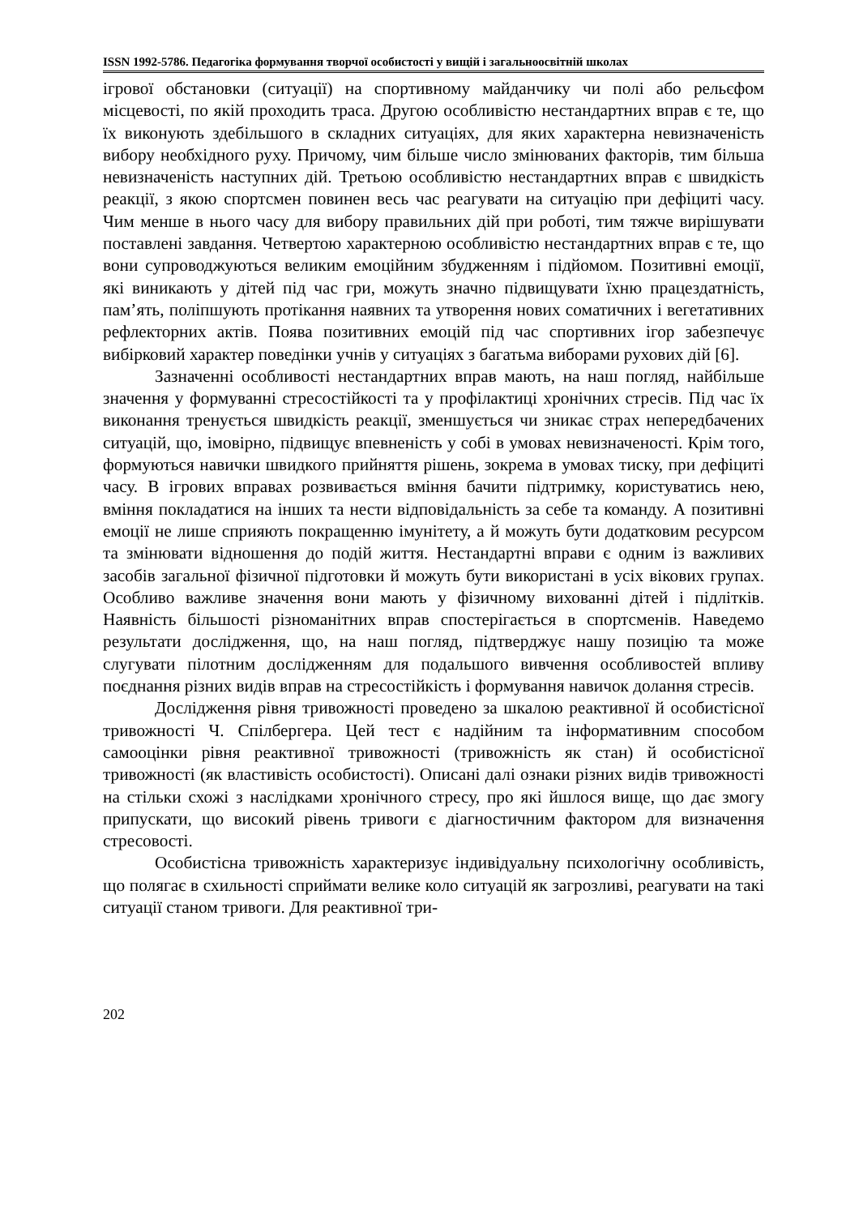ISSN 1992-5786. Педагогіка формування творчої особистості у вищій і загальноосвітній школах
ігрової обстановки (ситуації) на спортивному майданчику чи полі або рельєфом місцевості, по якій проходить траса. Другою особливістю нестандартних вправ є те, що їх виконують здебільшого в складних ситуаціях, для яких характерна невизначеність вибору необхідного руху. Причому, чим більше число змінюваних факторів, тим більша невизначеність наступних дій. Третьою особливістю нестандартних вправ є швидкість реакції, з якою спортсмен повинен весь час реагувати на ситуацію при дефіциті часу. Чим менше в нього часу для вибору правильних дій при роботі, тим тяжче вирішувати поставлені завдання. Четвертою характерною особливістю нестандартних вправ є те, що вони супроводжуються великим емоційним збудженням і підйомом. Позитивні емоції, які виникають у дітей під час гри, можуть значно підвищувати їхню працездатність, пам’ять, поліпшують протікання наявних та утворення нових соматичних і вегетативних рефлекторних актів. Поява позитивних емоцій під час спортивних ігор забезпечує вибірковий характер поведінки учнів у ситуаціях з багатьма виборами рухових дій [6].
Зазначенні особливості нестандартних вправ мають, на наш погляд, найбільше значення у формуванні стресостійкості та у профілактиці хронічних стресів. Під час їх виконання тренується швидкість реакції, зменшується чи зникає страх непередбачених ситуацій, що, імовірно, підвищує впевненість у собі в умовах невизначеності. Крім того, формуються навички швидкого прийняття рішень, зокрема в умовах тиску, при дефіциті часу. В ігрових вправах розвивається вміння бачити підтримку, користуватись нею, вміння покладатися на інших та нести відповідальність за себе та команду. А позитивні емоції не лише сприяють покращенню імунітету, а й можуть бути додатковим ресурсом та змінювати відношення до подій життя. Нестандартні вправи є одним із важливих засобів загальної фізичної підготовки й можуть бути використані в усіх вікових групах. Особливо важливе значення вони мають у фізичному вихованні дітей і підлітків. Наявність більшості різноманітних вправ спостерігається в спортсменів. Наведемо результати дослідження, що, на наш погляд, підтверджує нашу позицію та може слугувати пілотним дослідженням для подальшого вивчення особливостей впливу поєднання різних видів вправ на стресостійкість і формування навичок долання стресів.
Дослідження рівня тривожності проведено за шкалою реактивної й особистісної тривожності Ч. Спілбергера. Цей тест є надійним та інформативним способом самооцінки рівня реактивної тривожності (тривожність як стан) й особистісної тривожності (як властивість особистості). Описані далі ознаки різних видів тривожності на стільки схожі з наслідками хронічного стресу, про які йшлося вище, що дає змогу припускати, що високий рівень тривоги є діагностичним фактором для визначення стресовості.
Особистісна тривожність характеризує індивідуальну психологічну особливість, що полягає в схильності сприймати велике коло ситуацій як загрозливі, реагувати на такі ситуації станом тривоги. Для реактивної три-
202